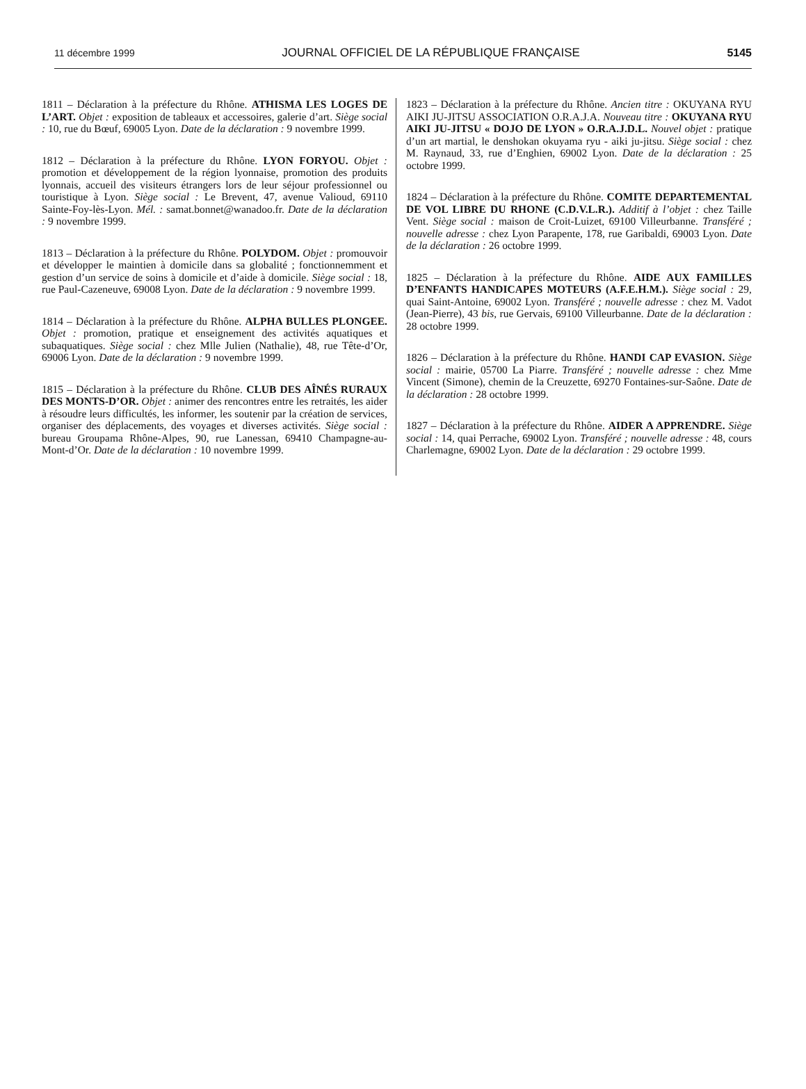11 décembre 1999 JOURNAL OFFICIEL DE LA RÉPUBLIQUE FRANÇAISE 5145
1811 – Déclaration à la préfecture du Rhône. ATHISMA LES LOGES DE L’ART. Objet : exposition de tableaux et accessoires, galerie d’art. Siège social : 10, rue du Bœuf, 69005 Lyon. Date de la déclaration : 9 novembre 1999.
1812 – Déclaration à la préfecture du Rhône. LYON FORYOU. Objet : promotion et développement de la région lyonnaise, promotion des produits lyonnais, accueil des visiteurs étrangers lors de leur séjour professionnel ou touristique à Lyon. Siège social : Le Brevent, 47, avenue Valioud, 69110 Sainte-Foy-lès-Lyon. Mél. : samat.bonnet@wanadoo.fr. Date de la déclaration : 9 novembre 1999.
1813 – Déclaration à la préfecture du Rhône. POLYDOM. Objet : promouvoir et développer le maintien à domicile dans sa globalité ; fonctionnemment et gestion d’un service de soins à domicile et d’aide à domicile. Siège social : 18, rue Paul-Cazeneuve, 69008 Lyon. Date de la déclaration : 9 novembre 1999.
1814 – Déclaration à la préfecture du Rhône. ALPHA BULLES PLONGEE. Objet : promotion, pratique et enseignement des activités aquatiques et subaquatiques. Siège social : chez Mlle Julien (Nathalie), 48, rue Tête-d’Or, 69006 Lyon. Date de la déclaration : 9 novembre 1999.
1815 – Déclaration à la préfecture du Rhône. CLUB DES AÎNÉS RURAUX DES MONTS-D’OR. Objet : animer des rencontres entre les retraités, les aider à résoudre leurs difficultés, les informer, les soutenir par la création de services, organiser des déplacements, des voyages et diverses activités. Siège social : bureau Groupama Rhône-Alpes, 90, rue Lanessan, 69410 Champagne-au-Mont-d’Or. Date de la déclaration : 10 novembre 1999.
1823 – Déclaration à la préfecture du Rhône. Ancien titre : OKUYANA RYU AIKI JU-JITSU ASSOCIATION O.R.A.J.A. Nouveau titre : OKUYANA RYU AIKI JU-JITSU « DOJO DE LYON » O.R.A.J.D.L. Nouvel objet : pratique d’un art martial, le denshokan okuyama ryu - aiki ju-jitsu. Siège social : chez M. Raynaud, 33, rue d’Enghien, 69002 Lyon. Date de la déclaration : 25 octobre 1999.
1824 – Déclaration à la préfecture du Rhône. COMITE DEPARTEMENTAL DE VOL LIBRE DU RHONE (C.D.V.L.R.). Additif à l’objet : chez Taille Vent. Siège social : maison de Croit-Luizet, 69100 Villeurbanne. Transféré ; nouvelle adresse : chez Lyon Parapente, 178, rue Garibaldi, 69003 Lyon. Date de la déclaration : 26 octobre 1999.
1825 – Déclaration à la préfecture du Rhône. AIDE AUX FAMILLES D’ENFANTS HANDICAPES MOTEURS (A.F.E.H.M.). Siège social : 29, quai Saint-Antoine, 69002 Lyon. Transféré ; nouvelle adresse : chez M. Vadot (Jean-Pierre), 43 bis, rue Gervais, 69100 Villeurbanne. Date de la déclaration : 28 octobre 1999.
1826 – Déclaration à la préfecture du Rhône. HANDI CAP EVASION. Siège social : mairie, 05700 La Piarre. Transféré ; nouvelle adresse : chez Mme Vincent (Simone), chemin de la Creuzette, 69270 Fontaines-sur-Saône. Date de la déclaration : 28 octobre 1999.
1827 – Déclaration à la préfecture du Rhône. AIDER A APPRENDRE. Siège social : 14, quai Perrache, 69002 Lyon. Transféré ; nouvelle adresse : 48, cours Charlemagne, 69002 Lyon. Date de la déclaration : 29 octobre 1999.